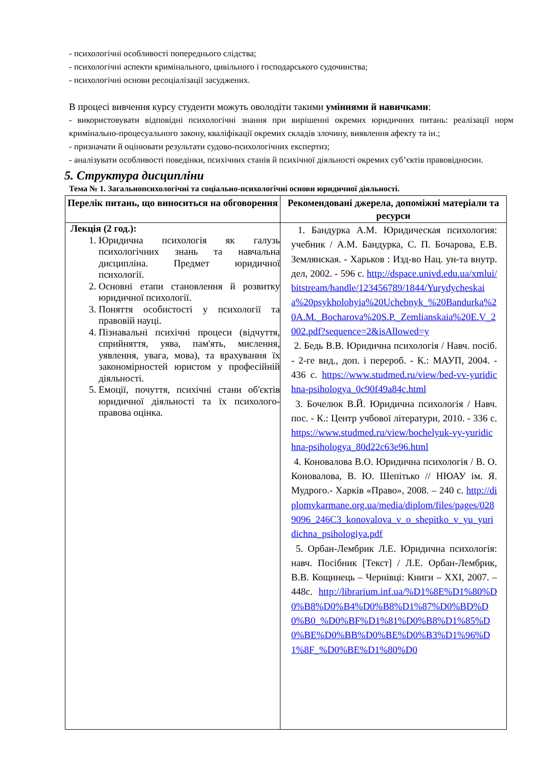- психологічні особливості попереднього слідства;
- психологічні аспекти кримінального, цивільного і господарського судочинства;
- психологічні основи ресоціалізації засуджених.
В процесі вивчення курсу студенти можуть оволодіти такими уміннями й навичками:
- використовувати відповідні психологічні знання при вирішенні окремих юридичних питань: реалізації норм кримінально-процесуального закону, кваліфікації окремих складів злочину, виявлення афекту та ін.;
- призначати й оцінювати результати судово-психологічних експертиз;
- аналізувати особливості поведінки, психічних станів й психічної діяльності окремих суб’єктів правовідносин.
5. Структура дисципліни
Тема № 1. Загальнопсихологічні та соціально-психологічні основи юридичної діяльності.
| Перелік питань, що виноситься на обговорення | Рекомендовані джерела, допоміжні матеріали та ресурси |
| --- | --- |
| Лекція (2 год.): 1. Юридична психологія як галузь психологічних знань та навчальна дисципліна. Предмет юридичної психології. 2. Основні етапи становлення й розвитку юридичної психології. 3. Поняття особистості у психології та правовій науці. 4. Пізнавальні психічні процеси (відчуття, сприйняття, уява, пам'ять, мислення, уявлення, увага, мова), та врахування їх закономірностей юристом у професійній діяльності. 5. Емоції, почуття, психічні стани об'єктів юридичної діяльності та їх психолого-правова оцінка. | 1. Бандурка А.М. Юридическая психология: учебник / А.М. Бандурка, С. П. Бочарова, Е.В. Землянская. - Харьков : Изд-во Нац. ун-та внутр. дел, 2002. - 596 с. http://dspace.univd.edu.ua/xmlui/bitstream/handle/123456789/1844/Yurydycheskaia%20psykholohyia%20Uchebnyk_%20Bandurka%20A.M._Bocharova%20S.P._Zemlianskaia%20E.V_2002.pdf?sequence=2&isAllowed=y 2. Бедь В.В. Юридична психологія / Навч. посіб. - 2-ге вид., доп. і перероб. - К.: МАУП, 2004. - 436 с. https://www.studmed.ru/view/bed-vv-yuridichna-psihologya_0c90f49a84c.html 3. Бочелюк В.Й. Юридична психологія / Навч. пос. - К.: Центр учбової літератури, 2010. - 336 с. https://www.studmed.ru/view/bochelyuk-vy-yuridichna-psihologya_80d22c63e96.html 4. Коновалова В.О. Юридична психологія / В. О. Коновалова, В. Ю. Шепітько // НЮАУ ім. Я. Мудрого.- Харків «Право», 2008. – 240 с. http://diplomvkarmane.org.ua/media/diplom/files/pages/0289096_246C3_konovalova_v_o_shepitko_v_yu_yuridichna_psihologiya.pdf 5. Орбан-Лембрик Л.Е. Юридична психологія: навч. Посібник [Текст] / Л.Е. Орбан-Лембрик, В.В. Кощинець – Чернівці: Книги – XXI, 2007. – 448с. http://librarium.inf.ua/%D1%8E%D1%80%D0%B8%D0%B4%D0%B8%D1%87%D0%BD%D0%B0_%D0%BF%D1%81%D0%B8%D1%85%D0%BE%D0%BB%D0%BE%D0%B3%D1%96%D1%8F_%D0%BE%D1%80%D0 |